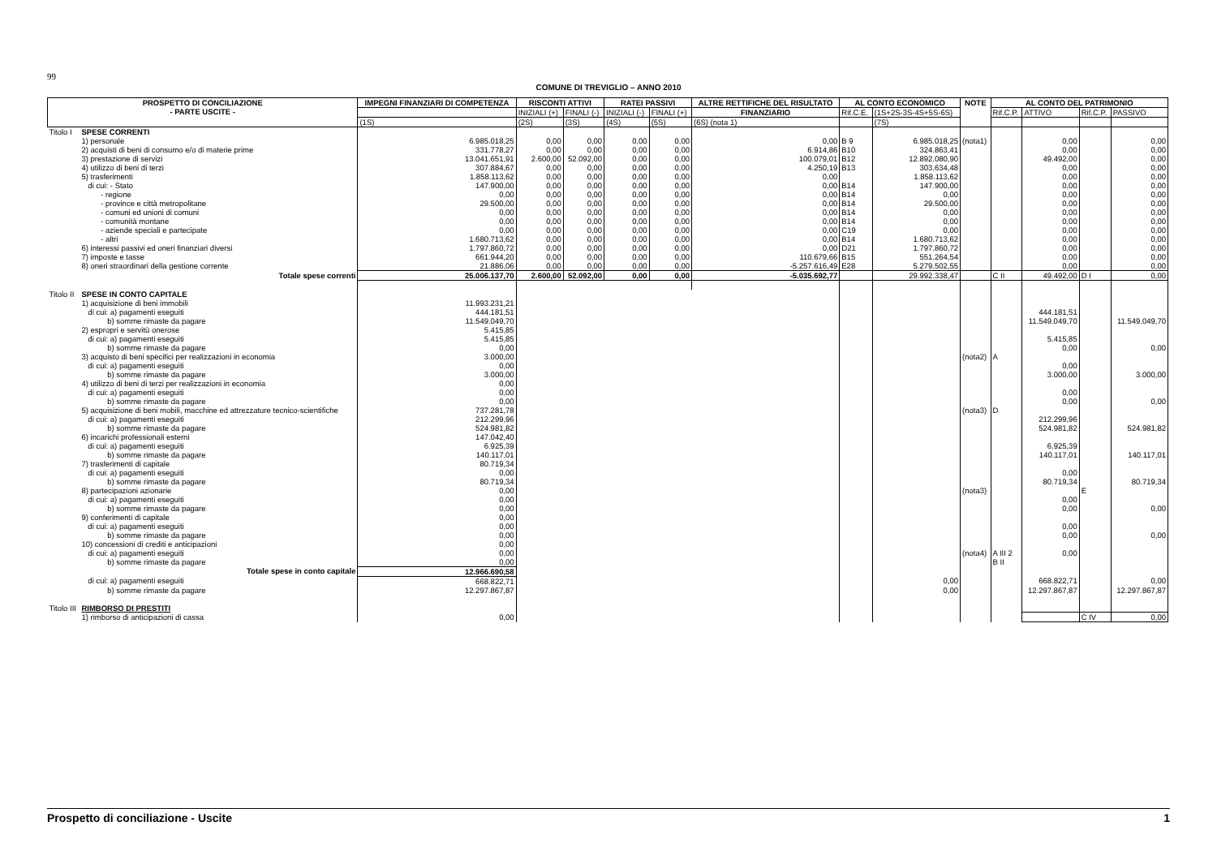99
COMUNE DI TREVIGLIO – ANNO 2010
| PROSPETTO DI CONCILIAZIONE - PARTE USCITE - | | IMPEGNI FINANZIARI DI COMPETENZA | RISCONTI ATTIVI | | RATEI PASSIVI | | ALTRE RETTIFICHE DEL RISULTATO | AL CONTO ECONOMICO | | NOTE | AL CONTO DEL PATRIMONIO | | | |
| --- | --- | --- | --- | --- | --- | --- | --- | --- | --- | --- | --- | --- | --- | --- |
| | | | INIZIALI (+) | FINALI (-) | INIZIALI (-) | FINALI (+) | FINANZIARIO | Rif.C.E. | (1S+2S-3S-4S+5S-6S) | | Rif.C.P. | ATTIVO | Rif.C.P. | PASSIVO |
| | | (1S) | (2S) | (3S) | (4S) | (5S) | (6S) (nota 1) | | (7S) | | | | | |
| Titolo I | SPESE CORRENTI | | | | | | | | | | | | | |
| | 1) personale | 6.985.018,25 | 0,00 | 0,00 | 0,00 | 0,00 | 0,00 | B 9 | 6.985.018,25 | (nota1) | | 0,00 | | 0,00 |
| | 2) acquisti di beni di consumo e/o di materie prime | 331.778,27 | 0,00 | 0,00 | 0,00 | 0,00 | 6.914,86 | B10 | 324.863,41 | | | 0,00 | | 0,00 |
| | 3) prestazione di servizi | 13.041.651,91 | 2.600,00 | 52.092,00 | 0,00 | 0,00 | 100.079,01 | B12 | 12.892.080,90 | | | 49.492,00 | | 0,00 |
| | 4) utilizzo di beni di terzi | 307.884,67 | 0,00 | 0,00 | 0,00 | 0,00 | 4.250,19 | B13 | 303.634,48 | | | 0,00 | | 0,00 |
| | 5) trasferimenti | 1.858.113,62 | 0,00 | 0,00 | 0,00 | 0,00 | 0,00 | | 1.858.113,62 | | | 0,00 | | 0,00 |
| | di cui: - Stato | 147.900,00 | 0,00 | 0,00 | 0,00 | 0,00 | 0,00 | B14 | 147.900,00 | | | 0,00 | | 0,00 |
| | - regione | 0,00 | 0,00 | 0,00 | 0,00 | 0,00 | 0,00 | B14 | 0,00 | | | 0,00 | | 0,00 |
| | - province e città metropolitane | 29.500,00 | 0,00 | 0,00 | 0,00 | 0,00 | 0,00 | B14 | 29.500,00 | | | 0,00 | | 0,00 |
| | - comuni ed unioni di comuni | 0,00 | 0,00 | 0,00 | 0,00 | 0,00 | 0,00 | B14 | 0,00 | | | 0,00 | | 0,00 |
| | - comunità montane | 0,00 | 0,00 | 0,00 | 0,00 | 0,00 | 0,00 | B14 | 0,00 | | | 0,00 | | 0,00 |
| | - aziende speciali e partecipate | 0,00 | 0,00 | 0,00 | 0,00 | 0,00 | 0,00 | C19 | 0,00 | | | 0,00 | | 0,00 |
| | - altri | 1.680.713,62 | 0,00 | 0,00 | 0,00 | 0,00 | 0,00 | B14 | 1.680.713,62 | | | 0,00 | | 0,00 |
| | 6) interessi passivi ed oneri finanziari diversi | 1.797.860,72 | 0,00 | 0,00 | 0,00 | 0,00 | 0,00 | D21 | 1.797.860,72 | | | 0,00 | | 0,00 |
| | 7) imposte e tasse | 661.944,20 | 0,00 | 0,00 | 0,00 | 0,00 | 110.679,66 | B15 | 551.264,54 | | | 0,00 | | 0,00 |
| | 8) oneri straordinari della gestione corrente | 21.886,06 | 0,00 | 0,00 | 0,00 | 0,00 | -5.257.616,49 | E28 | 5.279.502,55 | | | 0,00 | | 0,00 |
| | Totale spese correnti | 25.006.137,70 | 2.600,00 | 52.092,00 | 0,00 | 0,00 | -5.035.692,77 | | 29.992.338,47 | | C II | 49.492,00 | D I | 0,00 |
| Titolo II | SPESE IN CONTO CAPITALE | | | | | | | | | | | | | |
| | 1) acquisizione di beni immobili | 11.993.231,21 | | | | | | | | | | | | |
| | di cui: a) pagamenti eseguiti | 444.181,51 | | | | | | | | | | 444.181,51 | | |
| | b) somme rimaste da pagare | 11.549.049,70 | | | | | | | | | | 11.549.049,70 | | 11.549.049,70 |
| | 2) espropri e servitù onerose | 5.415,85 | | | | | | | | | | | | |
| | di cui: a) pagamenti eseguiti | 5.415,85 | | | | | | | | | | 5.415,85 | | |
| | b) somme rimaste da pagare | 0,00 | | | | | | | | | | 0,00 | | 0,00 |
| | 3) acquisto di beni specifici per realizzazioni in economia | 3.000,00 | | | | | | | | (nota2) | A | | | |
| | di cui: a) pagamenti eseguiti | 0,00 | | | | | | | | | | 0,00 | | |
| | b) somme rimaste da pagare | 3.000,00 | | | | | | | | | | 3.000,00 | | 3.000,00 |
| | 4) utilizzo di beni di terzi per realizzazioni in economia | 0,00 | | | | | | | | | | | | |
| | di cui: a) pagamenti eseguiti | 0,00 | | | | | | | | | | 0,00 | | |
| | b) somme rimaste da pagare | 0,00 | | | | | | | | | | 0,00 | | 0,00 |
| | 5) acquisizione di beni mobili, macchine ed attrezzature tecnico-scientifiche | 737.281,78 | | | | | | | | (nota3) | D | | | |
| | di cui: a) pagamenti eseguiti | 212.299,96 | | | | | | | | | | 212.299,96 | | |
| | b) somme rimaste da pagare | 524.981,82 | | | | | | | | | | 524.981,82 | | 524.981,82 |
| | 6) incarichi professionali esterni | 147.042,40 | | | | | | | | | | | | |
| | di cui: a) pagamenti eseguiti | 6.925,39 | | | | | | | | | | 6.925,39 | | |
| | b) somme rimaste da pagare | 140.117,01 | | | | | | | | | | 140.117,01 | | 140.117,01 |
| | 7) trasferimenti di capitale | 80.719,34 | | | | | | | | | | | | |
| | di cui: a) pagamenti eseguiti | 0,00 | | | | | | | | | | 0,00 | | |
| | b) somme rimaste da pagare | 80.719,34 | | | | | | | | | | 80.719,34 | | 80.719,34 |
| | 8) partecipazioni azionarie | 0,00 | | | | | | | | (nota3) | | | E | |
| | di cui: a) pagamenti eseguiti | 0,00 | | | | | | | | | | 0,00 | | |
| | b) somme rimaste da pagare | 0,00 | | | | | | | | | | 0,00 | | 0,00 |
| | 9) conferimenti di capitale | 0,00 | | | | | | | | | | | | |
| | di cui: a) pagamenti eseguiti | 0,00 | | | | | | | | | | 0,00 | | |
| | b) somme rimaste da pagare | 0,00 | | | | | | | | | | 0,00 | | 0,00 |
| | 10) concessioni di crediti e anticipazioni | 0,00 | | | | | | | | | | | | |
| | di cui: a) pagamenti eseguiti | 0,00 | | | | | | | | (nota4) | A III 2 | 0,00 | | |
| | b) somme rimaste da pagare | 0,00 | | | | | | | | | B II | | | |
| | Totale spese in conto capitale | 12.966.690,58 | | | | | | | | | | | | |
| | di cui: a) pagamenti eseguiti | 668.822,71 | | | | | | | 0,00 | | | 668.822,71 | | 0,00 |
| | b) somme rimaste da pagare | 12.297.867,87 | | | | | | | 0,00 | | | 12.297.867,87 | | 12.297.867,87 |
| Titolo III | RIMBORSO DI PRESTITI | | | | | | | | | | | | | |
| | 1) rimborso di anticipazioni di cassa | 0,00 | | | | | | | | | | | C IV | 0,00 |
Prospetto di conciliazione - Uscite 1